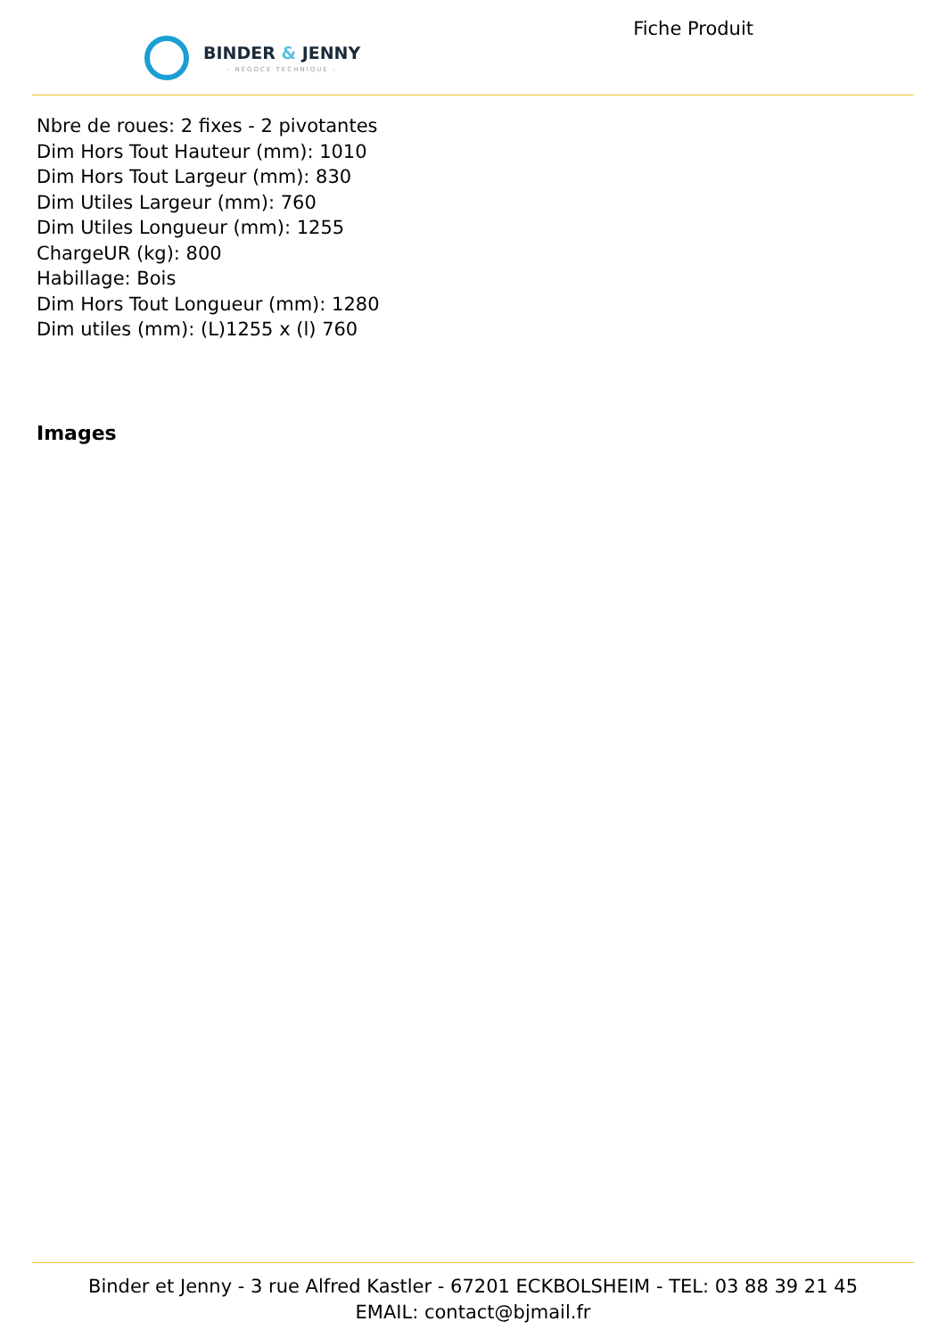BINDER & JENNY
- NÉGOCE TECHNIQUE -
Fiche Produit
Nbre de roues: 2 fixes - 2 pivotantes
Dim Hors Tout Hauteur (mm): 1010
Dim Hors Tout Largeur (mm): 830
Dim Utiles Largeur (mm): 760
Dim Utiles Longueur (mm): 1255
ChargeUR (kg): 800
Habillage: Bois
Dim Hors Tout Longueur (mm): 1280
Dim utiles (mm): (L)1255 x (l) 760
Images
Binder et Jenny - 3 rue Alfred Kastler - 67201 ECKBOLSHEIM - TEL: 03 88 39 21 45
EMAIL: contact@bjmail.fr